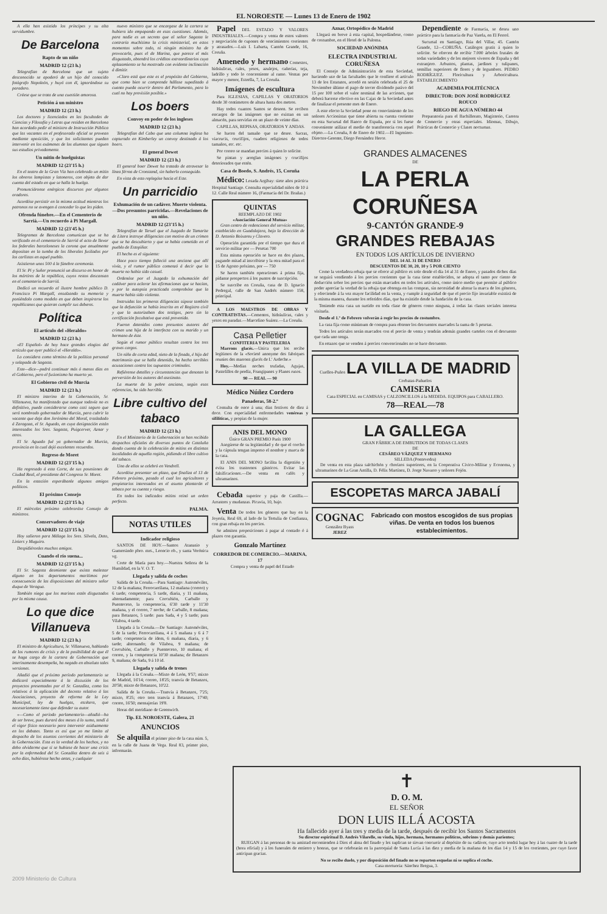EL NOROESTE — Lunes 13 de Enero de 1902
A ella han asistido los príncipes y su alta servidumbre.
De Barcelona
Rapto de un niño
MADRID 12 (23 h.)
Telegrafían de Barcelona que un sujeto desconocido se apoderó de un hijo del conocido fotógrafo Napoleón, y huyó con él, ignorándose su paradero.
Créese que se trata de una cuestión amorosa.
Petición á un ministro
MADRID 12 (23 h.)
Los doctores y licenciados en las facultades de Ciencias y Filosofía y Letras que residen en Barcelona han acordado pedir al ministro de Instrucción Pública que las vacantes en el profesorado oficial se provean mediante oposición, y que los solicitantes puedan intervenir en los exámenes de los alumnos que siguen sus estudios privadamente.
Un mitin de huelguistas
MADRID 12 (23'15 h.)
En el teatro de la Gran Vía han celebrado un mitin los obreros lampistas y latoneros, con objeto de dar cuenta del estado en que se halla la huelga.
Pronunciáronse enérgicos discursos por algunos oradores.
Acordóse persistir en la misma actitud mientras los patronos no se avengan á conceder lo que les piden.
Ofrenda fúnebre.—En el Cementerio de Sarriá.—Un recuerdo á Pi Margall.
MADRID 12 (23'45 h.)
Telegramas de Barcelona comunican que se ha verificado en el cementerio de Sarriá el acto de llevar los federales barceloneses la corona que anualmente depositan en la tumba de los liberales fusilados por los carlistas en aquel pueblo.
Asistieron unos 500 á la fúnebre ceremonia.
El Sr. Pi y Suñer pronunció un discurso en honor de los mártires de la república, cuyos restos descansan en el cementerio de Sarriá.
Dedicó un recuerdo al ilustre hombre público D. Francisco Pi Margall, ensalzando su memoria y poniéndolo como modelo en que deben inspirarse los republicanos que quieran cumplir sus deberes.
Política
El artículo del «Heraldo»
MADRID 12 (23 h.)
«El Español» de hoy hace grandes elogios del artículo que ayer publicó el «Heraldo».
Lo considera como término de la política personal y solapada de Sagasta.
Este—dice—podrá continuar más ó menos días en el Gobierno, pero el fusionismo ha muerto ya.
El Gobierno civil de Murcia
MADRID 12 (23 h.)
El ministro interino de la Gobernación, Sr. Villanueva, ha manifestado que aunque todavía no es definitivo, puede considerarse como casi seguro que será nombrado gobernador de Murcia, para cubrir la vacante que deja don Jerónimo del Moral, trasladado á Zaragoza, el Sr. Aguado, en cuya designación están interesados los Sres. Sagasta, Puigcerver, Aznar y otros.
El Sr. Aguado fué ya gobernador de Murcia, provincia en la cual dejó excelentes recuerdos.
Regreso de Moret
MADRID 12 (23'15 h.)
Ha regresado á esta Corte, de sus posesiones de Ciudad Real, el presidente del Congreso Sr. Moret.
En la estación esperábanle algunos amigos políticos.
El próximo Consejo
MADRID 12 (23'15 h.)
El miércoles próximo celebraráse Consejo de ministros.
Conservadores de viaje
MADRID 12 (23'15 h.)
Hoy salieron para Málaga los Sres. Silvela, Dato, Liniers y Muguiro.
Despidiéronles muchos amigos.
Cuando el río suena...
MADRID 12 (23'15 h.)
El Sr. Sagasta desmiente que exista malestar alguno en los departamentos marítimos por consecuencia de las disposiciones del ministro señor duque de Veragua.
También niega que los marinos estén disgustados por la misma causa.
Lo que dice Villanueva
MADRID 12 (23 h.)
El ministro de Agricultura, Sr. Villanueva, hablando de los rumores de crisis y de la posibilidad de que él se haga cargo de la cartera de Gobernación que interinamente desempeña, ha negado en absoluto tales versiones.
Añadió que el próximo período parlamentario se dedicará especialmente á la discusión de los proyectos presentados por el Sr. González, como los relativos á la aplicación del decreto relativo á las Asociaciones, proyecto de reforma de la Ley Municipal, ley de huelgas, etcétera, que necesariamente tiene que defender su autor.
«—Como el período parlamentario—añadió—ha de ser breve, pues durará dos meses á lo sumo, tendí á el vigor físico necesario para intervenir asiduamente en los debates. Tanto es así que yo me limito al despacho de los asuntos corrientes del ministerio de la Gobernación. Esta es la verdad de los hechos, y no debo olvidarme que si se hubiese de hacer una crisis por la enfermedad del Sr. González dentro de seis ú ocho días, hubiérase hecho antes, y cualquier
nuevo ministro que se encargase de la cartera se hubiera ido empapando en esas cuestiones. Además, para nadie es un secreto que al señor Sagasta le contraría muchísimo la crisis ministerial, en estos momentos sobre todo, ni ningún ministro ha de provocarla, pues el de Marina, que parece el más disgustado, obtendrá los créditos extraordinarios cuya aplazamiento se ha mostrado con evidente inclinación á dimitir.
»Claro está que este es el propósito del Gobierno, que como bien se comprende hállase supeditado á cuanto pueda ocurrir dentro del Parlamento, para lo cual no hay previsión posible.»
Los boers
Convoy en poder de los ingleses
MADRID 12 (23 h.)
Telegrafían del Cabo que una columna inglesa ha capturado en Kimberley un convoy destinado á los boers.
El general Dewet
MADRID 12 (23 h.)
El general boer Dewet ha tratado de atravesar la línea férrea de Cronstand, sin haberlo conseguido.
En vista de esto replegóse hacia el Este.
Un parricidio
Exhumación de un cadáver. Muerte violenta.—Dos presuntos parricidas.—Revelaciones de un niño.
MADRID 12 (23'15 h.)
Telegrafían de Teruel que el Juzgado de Tamarite de Litera instruye diligencias con motivo de un crimen que se ha descubierto y que se había cometido en el pueblo de Estopiñar.
El hecho es el siguiente:
Hace poco tiempo falleció una anciana que allí vivía, y el rumor público comenzó á decir que la muerte no había sido casual.
Ordenóse por el Juzgado la exhumación del cadáver para aclarar las afirmaciones que se hacían, y por la autopsia practicada comprobóse que la muerte había sido violenta.
Instruidas las primeras diligencias súpose también que la defunción se había inscrito en el Registro civil y que la autorizaban dos testigos, pero sin la certificación facultativa que está prevenida.
Fueron detenidos como presuntos autores del crimen una hija de la interfecta con su marido y un hermano de éste.
Según el rumor público resultan contra los tres graves cargos.
Un niño de corta edad, nieto de la finada, é hijo del matrimonio que se halla detenido, ha hecho terribles acusaciones contra los supuestos criminales.
Refiérense detalles y circunstancias que denotan la perversión de los autores del asesinato.
La muerte de la pobre anciana, según esas referencias, ha sido horrible.
Libre cultivo del tabaco
MADRID 12 (23 h.)
En el Ministerio de la Gobernación se han recibido despachos oficiales de diversos puntos de Cataluña dando cuenta de la celebración de mitins en distintas localidades de aquella región, pidiendo el libre cultivo del tabaco.
Uno de ellos se celebró en Vendrell.
Acordóse presentar un plazo, que finaliza el 13 de Febrero próximo, pasado el cual los agricultores y propietarios interesados en el asunto plantarán el tabaco por su cuenta y riesgo.
En todos los indicados mitins reinó un orden perfecto.
PALMA.
NOTAS UTILES
Indicador religioso
SANTOS DE HOY.—Santos Atanasio y Gumersindo pbro. mrs., Leoncio ob., y santa Verónica vg.
Corte de María para hoy.—Nuestra Señora de la Humildad, en la V. O. T.
Llegada y salida de coches
Salida de la Coruña.—Para Santiago: Automóviles, 12 de la mañana; Ferrocarrilana, 12 mañana (correo) y 6 tarde; competencia, 5 tarde, diaria, y 11 mañana, alternadamente; para Corcubión, Carballo y Puenteceso, la competencia, 6'30 tarde y 11'30 mañana, y el correo, 7 noche; de Carballo, 8 mañana; para Betanzos, 5 tarde: para Sada, 4 y 5 tarde; para Vilaboa, 4 tarde.
Llegada á la Coruña.—De Santiago: Automóviles, 5 de la tarde; Ferrocarrilana, 4 á 5 mañana y 6 á 7 tarde; competencia de ídem, 6 mañana, diaria, y 6 tarde; alternando; de Vilaboa, 9 mañana; de Corcubión, Carballo y Puenteceso, 10 mañana; el correo, y la competencia 10'30 mañana; de Betanzos 9, mañana; de Sada, 9 á 10 id.
Llegada y salida de trenes
Llegada á la Coruña.—Mixto de León, 9'57; mixto de Madrid, 16'14; correo, 18'25; tranvía de Betanzos, 20'58; mixto de Betanzos, 10'22.
Salida de la Coruña.—Tranvía á Betanzos, 7'25; mixto, 8'25; otro tren tranvía á Betanzos, 17'40; correo, 16'50; mensajerías 19'8.
Horas del meridiano de Greenwich.
Tip. EL NOROESTE, Galera, 21
ANUNCIOS
Se alquila el primer piso de la casa núm. 5, en la calle de Juana de Vega. Real 83, primer piso, informarán.
Papel DEL ESTADO Y VALORES INDUSTRIALES.—Compra y venta de estos valores y negociación de cupones de vencimientos corrientes y atrasados.—Luis I. Labarta, Cantón Grande, 16, Coruña.
Amenedo y hermano Comestos, hidráulicas, cales, yesos, azulejos, cañerías, teja, ladrillo y todo lo concerniente al ramo. Ventas por mayor y menor, Estrella, 7, La Coruña.
Imágenes de escultura
Para IGLESIAS, CAPILLAS Y ORATORIOS desde 30 centímetros de altura hasta dos metros.
Hay todos cuantos Santos se deseen. Se reciben encargos de las imágenes que no existan en un almacén, para servirlas en un plazo de veinte días.
CAPILLAS, REPISAS, ORATORIOS Y ANDAS.
Se hacen del tamaño que se desee. Sacras, viacrucis, crucifijos, cuadros religiosos de todos tamaños, etc. etc.
Por correo se mandan precios á quien lo solicite.
Se pintan y arreglan imágenes y crucifijos deteriorados que estén.
Casa de Boedo, S. Andrés, 15, Coruña
Médico: Losada Argibay: siete años práctica Hospital Santiago. Consulta especialidad niños de 10 á 12. Calle Real número 16, (Farmacia del Dr. Brañas.)
QUINTAS
REEMPLAZO DE 1902
«Asociación General Mutua»
Gran centro de redenciones del servicio militar, establecido en Guadalajara, bajo la dirección de D. Antonio Boixareu y Clavero.
Operación garantida por el tiempo que dura el servicio militar por — Pesetas 700
Esta misma operación se hace en dos plazos, pagando mitad al inscribirse y la otra mitad para el 15 de Agosto próximo, por — 750
Se hacen también operaciones á prima fija, pídanse prospectos á los puntos de suscripción.
Se suscribe en Coruña, casa de D. Ignacio Pedregal, calle de San Andrés número 158, principal.
A LOS MAESTROS DE OBRAS Y CONTRATISTAS.—Cementos, hidráulicas, cales y yesos en paradas.—Marcelino Suárez.—La Coruña.
Casa Pelletier
CONFITERIA Y PASTELERIA
Marrons glacés.—Unica que los recibe legítimos de la «Societé anonyme des fabriques reunies des marrons glacés de L' Ardeche.»
Hoy.—Medias noches trufadas, Agujas, Pastelillos de perdiz, Frangipanes y Flanes rusos.
90 — REAL — 90
Médico Núñez Cordero
Panaderas, 58-2.º
Consulta de once á una; días festivos de diez á doce. Con especialidad enfermedades venéreas y sifilíticas, y propias de la mujer.
ANIS DEL MONO
Único GRAN PREMIO París 1900
Asegúrese de su legitimidad y de que el corcho y la cápsula tengan impreso el nombre y marca de la casa.
El ANIS DEL MONO facilita la digestión y evita los trastornos gástricos. Evitar las falsificaciones.—De venta en cafés y ultramarinos.
Cebada superior y paja de Castilla.—Arrastres y mudanzas. Picavia, 10, bajo.
Venta De todos los géneros que hay en la Joyería, Real 69, al lado de la Tertulia de Confianza, con gran rebaja en los precios.
Se admiten proposiciones á pagar al contado ó á plazos con garantía.
Gonzalo Martínez
CORREDOR DE COMERCIO.—MARINA, 17
Compra y venta de papel del Estado
Aznar, Ortopédico de Madrid
Llegará en breve á esta capital, hospedándose, como de costumbre, en el Hotel de la Paloma.
SOCIEDAD ANÓNIMA
ELECTRA INDUSTRIAL CORUÑESA
El Consejo de Administración de esta Sociedad, haciendo uso de las facultades que le confiere el artículo 13 de los Estatutos, acordó en sesión celebrada el 25 de Noviembre último el pago de tercer dividendo pasivo del 15 por 100 sobre el valor nominal de las acciones, que deberá hacerse efectivo en las Cajas de la Sociedad antes de finalizar el presente mes de Enero.
A este efecto la Sociedad pone en conocimiento de los señores Accionistas que tiene abierta su cuenta corriente en esta Sucursal del Banco de España, por si les fuese conveniente utilizar el medio de transferencia con aquel objeto.—La Coruña, 8 de Enero de 1902.—El Ingeniero-Director-Gerente, Diego Fernández Herce.
Dependiente de Farmacia, se desea uno práctico para la farmacia de Paz Varela, en El Ferrol.
Sucursal en Santiago, Rúa del Villar, 45. Cantón Grande, 12—CORUÑA. Catálogos gratis á quien lo solicite. Se ofrecen de recibir 7.000 árboles frutales de todas variedades y de los mejores viveros de España y del extranjero. Arbustos, plantas, jardines y tulipanes, semillas superiores de flores y de legumbres. PEDRO RODRÍGUEZ. Floricultura y Arboricultura. ESTABLECIMIENTO
ACADEMIA POLITÉCNICA
DIRECTOR: DON JOSÉ RODRÍGUEZ ROUCO
RIEGO DE AGUA NÚMERO 44
Preparatoria para el Bachillerato, Magisterio, Carrera de Comercio y otras especiales. Idiomas, Dibujo, Prácticas de Comercio y Clases nocturnas.
GRANDES ALMACENES
DE
LA PERLA CORUÑESA
9-CANTÓN GRANDE-9
GRANDES REBAJAS
EN TODOS LOS ARTÍCULOS DE INVIERNO
DEL 14 AL 31 DE ENERO
DESCUENTOS DE 30, 20, 10 y 5 POR CIENTO
Como la verdadera rebaja que se ofrece al público es solo desde el día 14 al 31 de Enero, y pasados dichos días se seguirá vendiendo á los precios corrientes que la casa tiene establecidos, se adopta el tanto por ciento de deducción sobre los precios que están marcados en todos los artículos, como único medio que permite al público poder apreciar la verdad de la rebaja que obtenga en las compras, sin necesidad de alterar la marca de los géneros, y ofreciendo á la vez mayor facilidad en la venta, y cumple á seguridad de que el precio fijo invariable existirá de la misma manera, durante los referidos días, que ha existido desde la fundación de la casa.
Teniendo esta casa un surtido en toda clase de géneros como ninguna, á todas las clases sociales interesa visitarla.
Desde el 1.º de Febrero volverán á regir los precios de costumbre.
La casa fija como mínimum de compra para obtener los descuentos marcados la suma de 5 pesetas.
Todos los artículos serán marcados con el precio de venta y tendrán además grandes carteles con el descuento que cada uno tenga.
En retazos que se venden á precios convencionales no se hace descuento.
Cuellos-Puños LA VILLA DE MADRID Corbatas-Pañuelos
CAMISERIA
Casa ESPECIAL en CAMISAS y CALZONCILLOS á la MEDIDA. EQUIPOS para CABALLERO.
78—REAL—78
LA GALLEGA
GRAN FÁBRICA DE EMBUTIDOS DE TODAS CLASES
DE
CESÁREO VÁZQUEZ Y HERMANO
SILLEDA (Pontevedra)
De venta en esta plaza salchichón y chorizos superiores, en la Cooperativa Cívico-Militar y Economa, y ultramarinos de La Gran Antilla, D. Félix Martínez, D. Jorge Navarro y señores Fojón.
ESCOPETAS MARCA JABALÍ
COGNAC
González Byass
JEREZ
Fabricado con mostos escogidos de sus propias viñas. De venta en todos los buenos establecimientos.
✝
D. O. M.
EL SEÑOR
DON LUIS ILLÁ ACOSTA
Ha fallecido ayer á las tres y media de la tarde, después de recibir los Santos Sacramentos
Su director espiritual D. Andrés Vilarelle, su viuda, hijos, hermana, hermanos políticos, sobrinos y demás parientes;
RUEGAN á las personas de su amistad encomienden á Dios el alma del finado y les suplican se sirvan concurrir al depósito de su cadáver, cuyo acto tendrá lugar hoy á las cuatro de la tarde (hora oficial) y á los funerales de entierro y honras, que se celebrarán en la parroquial de Santa Lucía á las diez y media de la mañana de los días 14 y 15 de los corrientes, por cuyo favor anticipan gracias.
No se recibe duelo, y por disposición del finado no se reparten esquelas ni se suplica el coche.
Casa mortuoria: Sánchez Bregua, 3.
2009 Ministerio de Cultura